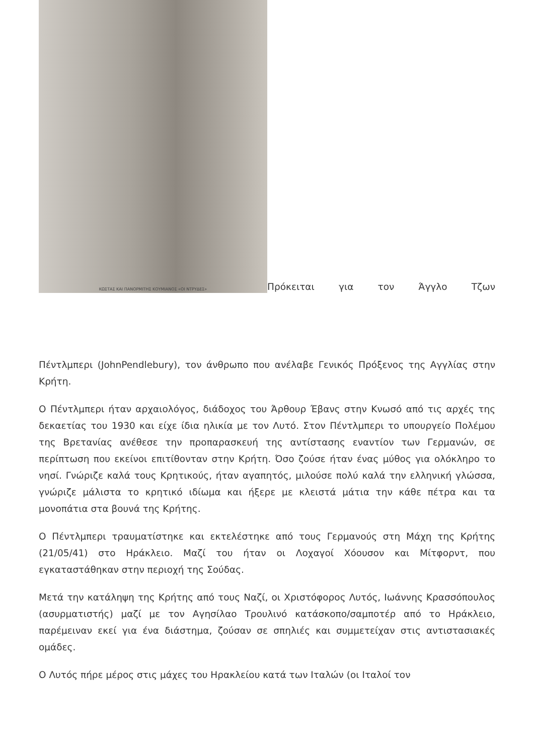ΚΩΣΤΑΣ ΚΑΙ ΠΑΝΟΡΜΙΤΗΣ ΚΟΥΜΙΑΝΟΣ «ΟΙ ΝΤΡΥΔΕΣ»
Πρόκειται για τον Άγγλο Τζων
Πέντλμπερι (JohnPendlebury), τον άνθρωπο που ανέλαβε Γενικός Πρόξενος της Αγγλίας στην Κρήτη.
Ο Πέντλμπερι ήταν αρχαιολόγος, διάδοχος του Άρθουρ Έβανς στην Κνωσό από τις αρχές της δεκαετίας του 1930 και είχε ίδια ηλικία με τον Λυτό. Στον Πέντλμπερι το υπουργείο Πολέμου της Βρετανίας ανέθεσε την προπαρασκευή της αντίστασης εναντίον των Γερμανών, σε περίπτωση που εκείνοι επιτίθονταν στην Κρήτη. Όσο ζούσε ήταν ένας μύθος για ολόκληρο το νησί. Γνώριζε καλά τους Κρητικούς, ήταν αγαπητός, μιλούσε πολύ καλά την ελληνική γλώσσα, γνώριζε μάλιστα το κρητικό ιδίωμα και ήξερε με κλειστά μάτια την κάθε πέτρα και τα μονοπάτια στα βουνά της Κρήτης.
Ο Πέντλμπερι τραυματίστηκε και εκτελέστηκε από τους Γερμανούς στη Μάχη της Κρήτης (21/05/41) στο Ηράκλειο. Μαζί του ήταν οι Λοχαγοί Χόουσον και Μίτφορντ, που εγκαταστάθηκαν στην περιοχή της Σούδας.
Μετά την κατάληψη της Κρήτης από τους Ναζί, οι Χριστόφορος Λυτός, Ιωάννης Κρασσόπουλος (ασυρματιστής) μαζί με τον Αγησίλαο Τρουλινό κατάσκοπο/σαμποτέρ από το Ηράκλειο, παρέμειναν εκεί για ένα διάστημα, ζούσαν σε σπηλιές και συμμετείχαν στις αντιστασιακές ομάδες.
Ο Λυτός πήρε μέρος στις μάχες του Ηρακλείου κατά των Ιταλών (οι Ιταλοί τον